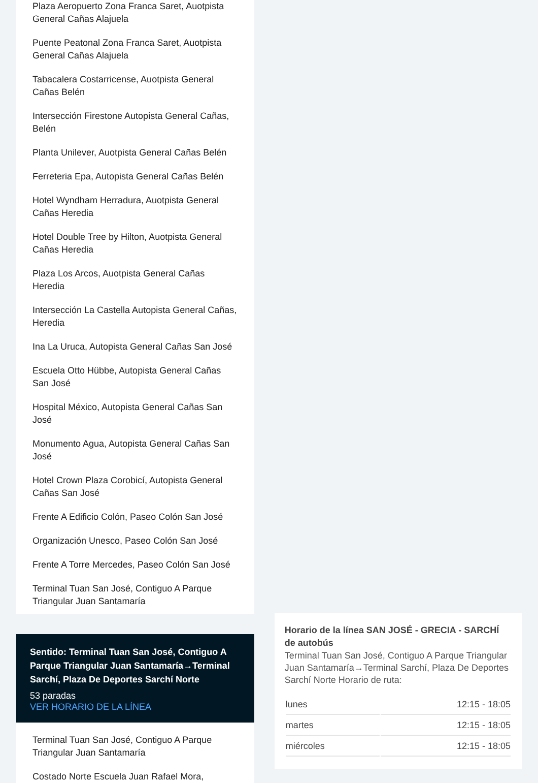Plaza Aeropuerto Zona Franca Saret, Auotpista General Cañas Alajuela
Puente Peatonal Zona Franca Saret, Auotpista General Cañas Alajuela
Tabacalera Costarricense, Auotpista General Cañas Belén
Intersección Firestone Autopista General Cañas, Belén
Planta Unilever, Auotpista General Cañas Belén
Ferreteria Epa, Autopista General Cañas Belén
Hotel Wyndham Herradura, Auotpista General Cañas Heredia
Hotel Double Tree by Hilton, Auotpista General Cañas Heredia
Plaza Los Arcos, Auotpista General Cañas Heredia
Intersección La Castella Autopista General Cañas, Heredia
Ina La Uruca, Autopista General Cañas San José
Escuela Otto Hübbe, Autopista General Cañas San José
Hospital México, Autopista General Cañas San José
Monumento Agua, Autopista General Cañas San José
Hotel Crown Plaza Corobicí, Autopista General Cañas San José
Frente A Edificio Colón, Paseo Colón San José
Organización Unesco, Paseo Colón San José
Frente A Torre Mercedes, Paseo Colón San José
Terminal Tuan San José, Contiguo A Parque Triangular Juan Santamaría
Sentido: Terminal Tuan San José, Contiguo A Parque Triangular Juan Santamaría→Terminal Sarchí, Plaza De Deportes Sarchí Norte
53 paradas
VER HORARIO DE LA LÍNEA
Terminal Tuan San José, Contiguo A Parque Triangular Juan Santamaría
Costado Norte Escuela Juan Rafael Mora,
Horario de la línea SAN JOSÉ - GRECIA - SARCHÍ de autobús
Terminal Tuan San José, Contiguo A Parque Triangular Juan Santamaría→Terminal Sarchí, Plaza De Deportes Sarchí Norte Horario de ruta:
| lunes | 12:15 - 18:05 |
| martes | 12:15 - 18:05 |
| miércoles | 12:15 - 18:05 |